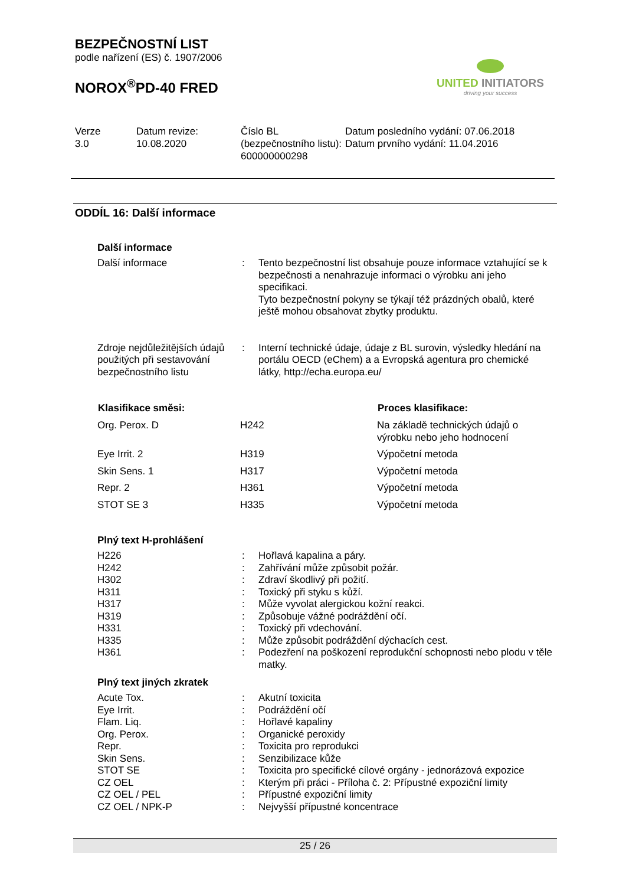BEZPEČNOSTNÍ LIST
podle nařízení (ES) č. 1907/2006
NOROX<sup>®</sup>PD-40 FRED
UNITED INITIATORS
driving your success
Verze
3.0
Datum revize:
10.08.2020
Číslo BL (bezpečnostního listu):
600000000298
Datum posledního vydání: 07.06.2018
Datum prvního vydání: 11.04.2016
ODDÍL 16: Další informace
Další informace
| Další informace | : | Tento bezpečnostní list obsahuje pouze informace vztahující se k bezpečnosti a nenahrazuje informaci o výrobku ani jeho specifikaci. Tyto bezpečnostní pokyny se týkají též prázdných obalů, které ještě mohou obsahovat zbytky produktu. |
| Zdroje nejdůležitějších údajů použitých při sestavování bezpečnostního listu | : | Interní technické údaje, údaje z BL surovin, výsledky hledání na portálu OECD (eChem) a a Evropská agentura pro chemické látky, http://echa.europa.eu/ |
| Klasifikace směsi: | | Proces klasifikace: |
| --- | --- | --- |
| Org. Perox. D | H242 | Na základě technických údajů o výrobku nebo jeho hodnocení |
| Eye Irrit. 2 | H319 | Výpočetní metoda |
| Skin Sens. 1 | H317 | Výpočetní metoda |
| Repr. 2 | H361 | Výpočetní metoda |
| STOT SE 3 | H335 | Výpočetní metoda |
Plný text H-prohlášení
| H226 | : | Hořlavá kapalina a páry. |
| H242 | : | Zahřívání může způsobit požár. |
| H302 | : | Zdraví škodlivý při požití. |
| H311 | : | Toxický při styku s kůží. |
| H317 | : | Může vyvolat alergickou kožní reakci. |
| H319 | : | Způsobuje vážné podráždění očí. |
| H331 | : | Toxický při vdechování. |
| H335 | : | Může způsobit podráždění dýchacích cest. |
| H361 | : | Podezření na poškození reprodukční schopnosti nebo plodu v těle matky. |
Plný text jiných zkratek
| Acute Tox. | : | Akutní toxicita |
| Eye Irrit. | : | Podráždění očí |
| Flam. Liq. | : | Hořlavé kapaliny |
| Org. Perox. | : | Organické peroxidy |
| Repr. | : | Toxicita pro reprodukci |
| Skin Sens. | : | Senzibilizace kůže |
| STOT SE | : | Toxicita pro specifické cílové orgány - jednorázová expozice |
| CZ OEL | : | Kterým při práci - Příloha č. 2: Přípustné expoziční limity |
| CZ OEL / PEL | : | Přípustné expoziční limity |
| CZ OEL / NPK-P | : | Nejvyšší přípustné koncentrace |
25 / 26